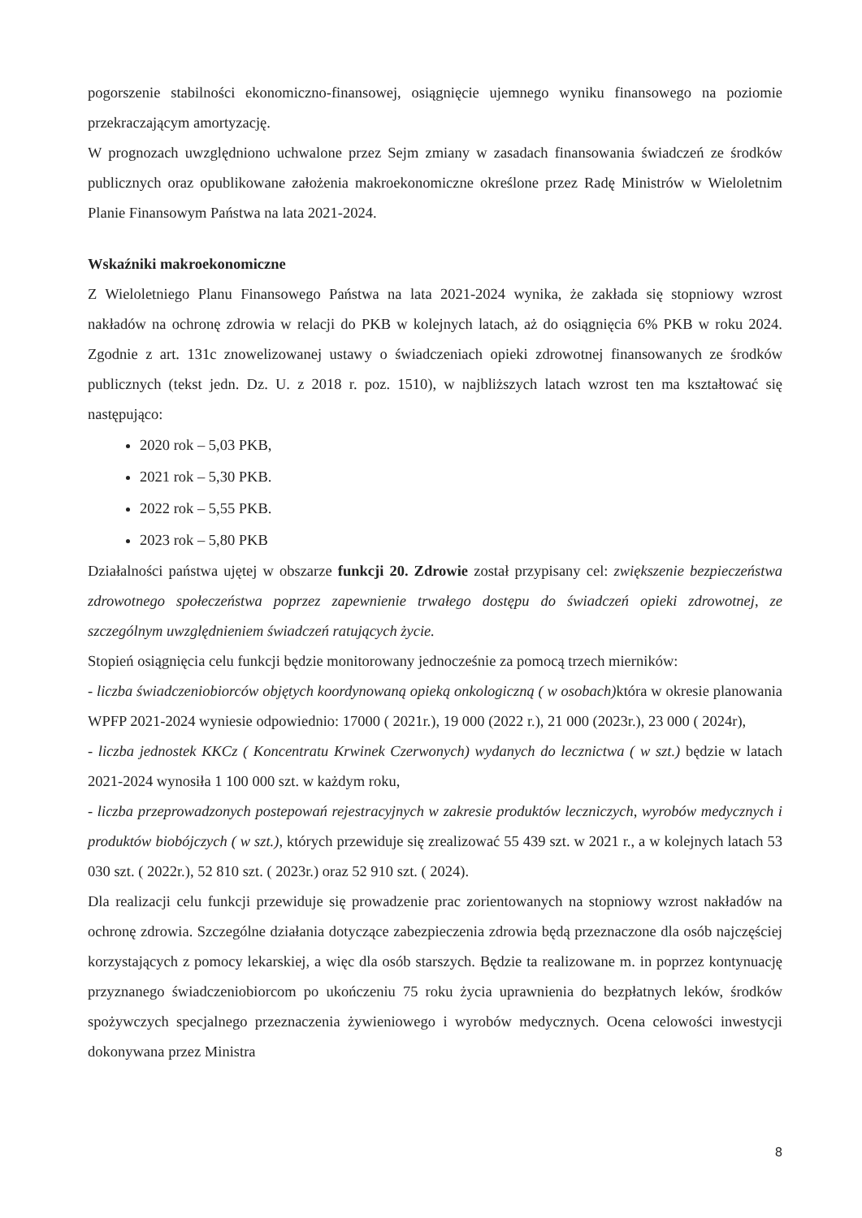pogorszenie stabilności ekonomiczno-finansowej, osiągnięcie ujemnego wyniku finansowego na poziomie przekraczającym amortyzację.
W prognozach uwzględniono uchwalone przez Sejm zmiany w zasadach finansowania świadczeń ze środków publicznych oraz opublikowane założenia makroekonomiczne określone przez Radę Ministrów w Wieloletnim Planie Finansowym Państwa na lata 2021-2024.
Wskaźniki makroekonomiczne
Z Wieloletniego Planu Finansowego Państwa na lata 2021-2024 wynika, że zakłada się stopniowy wzrost nakładów na ochronę zdrowia w relacji do PKB w kolejnych latach, aż do osiągnięcia 6% PKB w roku 2024. Zgodnie z art. 131c znowelizowanej ustawy o świadczeniach opieki zdrowotnej finansowanych ze środków publicznych (tekst jedn. Dz. U. z 2018 r. poz. 1510), w najbliższych latach wzrost ten ma kształtować się następująco:
2020 rok – 5,03 PKB,
2021 rok – 5,30 PKB.
2022 rok – 5,55 PKB.
2023 rok – 5,80 PKB
Działalności państwa ujętej w obszarze funkcji 20. Zdrowie został przypisany cel: zwiększenie bezpieczeństwa zdrowotnego społeczeństwa poprzez zapewnienie trwałego dostępu do świadczeń opieki zdrowotnej, ze szczególnym uwzględnieniem świadczeń ratujących życie.
Stopień osiągnięcia celu funkcji będzie monitorowany jednocześnie za pomocą trzech mierników:
- liczba świadczeniobiorców objętych koordynowaną opieką onkologiczną ( w osobach) która w okresie planowania WPFP 2021-2024 wyniesie odpowiednio: 17000 ( 2021r.), 19 000 (2022 r.), 21 000 (2023r.), 23 000 ( 2024r),
- liczba jednostek KKCz ( Koncentratu Krwinek Czerwonych) wydanych do lecznictwa ( w szt.) będzie w latach 2021-2024 wynosiła 1 100 000 szt. w każdym roku,
- liczba przeprowadzonych postepowań rejestracyjnych w zakresie produktów leczniczych, wyrobów medycznych i produktów biobójczych ( w szt.), których przewiduje się zrealizować 55 439 szt. w 2021 r., a w kolejnych latach 53 030 szt. ( 2022r.), 52 810 szt. ( 2023r.) oraz 52 910 szt. ( 2024).
Dla realizacji celu funkcji przewiduje się prowadzenie prac zorientowanych na stopniowy wzrost nakładów na ochronę zdrowia. Szczególne działania dotyczące zabezpieczenia zdrowia będą przeznaczone dla osób najczęściej korzystających z pomocy lekarskiej, a więc dla osób starszych. Będzie ta realizowane m. in poprzez kontynuację przyznanego świadczeniobiorcom po ukończeniu 75 roku życia uprawnienia do bezpłatnych leków, środków spożywczych specjalnego przeznaczenia żywieniowego i wyrobów medycznych. Ocena celowości inwestycji dokonywana przez Ministra
8